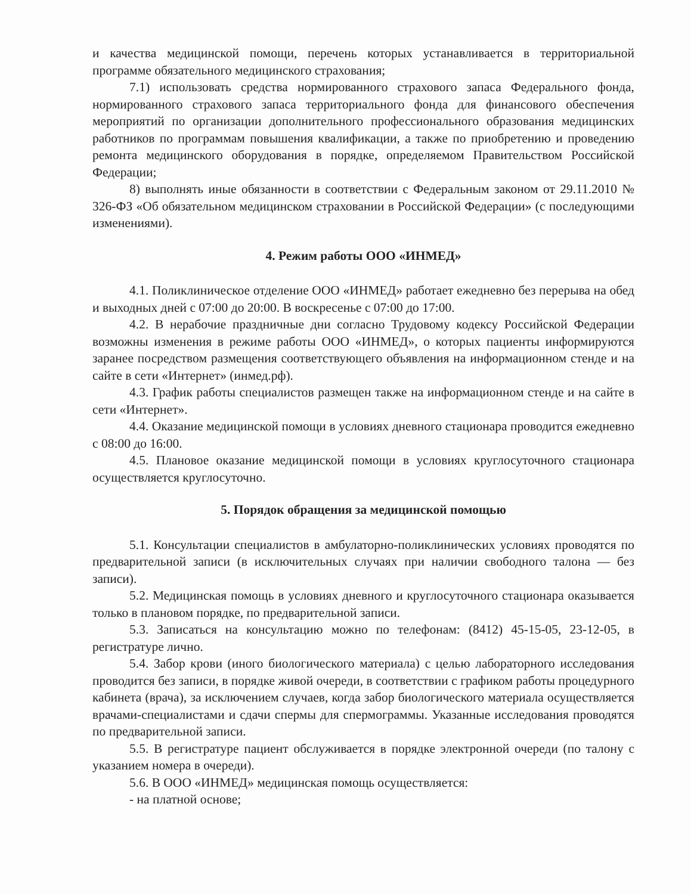и качества медицинской помощи, перечень которых устанавливается в территориальной программе обязательного медицинского страхования;
7.1) использовать средства нормированного страхового запаса Федерального фонда, нормированного страхового запаса территориального фонда для финансового обеспечения мероприятий по организации дополнительного профессионального образования медицинских работников по программам повышения квалификации, а также по приобретению и проведению ремонта медицинского оборудования в порядке, определяемом Правительством Российской Федерации;
8) выполнять иные обязанности в соответствии с Федеральным законом от 29.11.2010 № 326-ФЗ «Об обязательном медицинском страховании в Российской Федерации» (с последующими изменениями).
4. Режим работы ООО «ИНМЕД»
4.1. Поликлиническое отделение ООО «ИНМЕД» работает ежедневно без перерыва на обед и выходных дней с 07:00 до 20:00. В воскресенье с 07:00 до 17:00.
4.2. В нерабочие праздничные дни согласно Трудовому кодексу Российской Федерации возможны изменения в режиме работы ООО «ИНМЕД», о которых пациенты информируются заранее посредством размещения соответствующего объявления на информационном стенде и на сайте в сети «Интернет» (инмед.рф).
4.3. График работы специалистов размещен также на информационном стенде и на сайте в сети «Интернет».
4.4. Оказание медицинской помощи в условиях дневного стационара проводится ежедневно с 08:00 до 16:00.
4.5. Плановое оказание медицинской помощи в условиях круглосуточного стационара осуществляется круглосуточно.
5. Порядок обращения за медицинской помощью
5.1. Консультации специалистов в амбулаторно-поликлинических условиях проводятся по предварительной записи (в исключительных случаях при наличии свободного талона — без записи).
5.2. Медицинская помощь в условиях дневного и круглосуточного стационара оказывается только в плановом порядке, по предварительной записи.
5.3. Записаться на консультацию можно по телефонам: (8412) 45-15-05, 23-12-05, в регистратуре лично.
5.4. Забор крови (иного биологического материала) с целью лабораторного исследования проводится без записи, в порядке живой очереди, в соответствии с графиком работы процедурного кабинета (врача), за исключением случаев, когда забор биологического материала осуществляется врачами-специалистами и сдачи спермы для спермограммы. Указанные исследования проводятся по предварительной записи.
5.5. В регистратуре пациент обслуживается в порядке электронной очереди (по талону с указанием номера в очереди).
5.6. В ООО «ИНМЕД» медицинская помощь осуществляется:
- на платной основе;